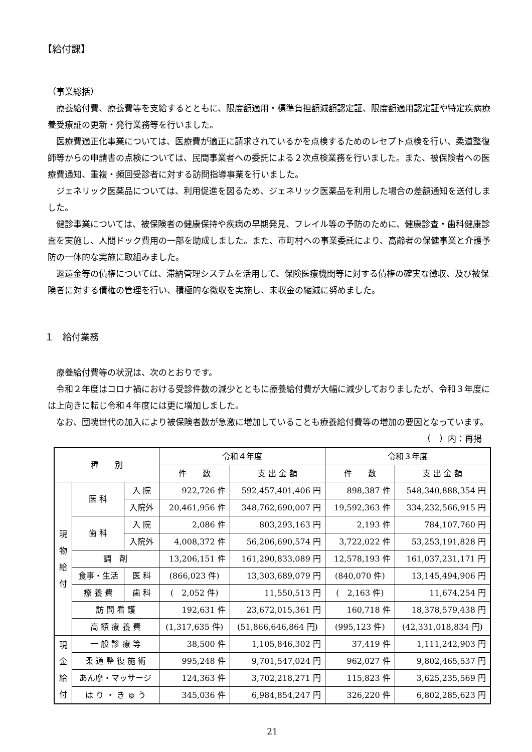【給付課】
（事業総括）
療養給付費、療養費等を支給するとともに、限度額適用・標準負担額減額認定証、限度額適用認定証や特定疾病療養受療証の更新・発行業務等を行いました。
医療費適正化事業については、医療費が適正に請求されているかを点検するためのレセプト点検を行い、柔道整復師等からの申請書の点検については、民間事業者への委託による２次点検業務を行いました。また、被保険者への医療費通知、重複・頻回受診者に対する訪問指導事業を行いました。
ジェネリック医薬品については、利用促進を図るため、ジェネリック医薬品を利用した場合の差額通知を送付しました。
健診事業については、被保険者の健康保持や疾病の早期発見、フレイル等の予防のために、健康診査・歯科健康診査を実施し、人間ドック費用の一部を助成しました。また、市町村への事業委託により、高齢者の保健事業と介護予防の一体的な実施に取組みました。
返還金等の債権については、滞納管理システムを活用して、保険医療機関等に対する債権の確実な徴収、及び被保険者に対する債権の管理を行い、積極的な徴収を実施し、未収金の縮減に努めました。
１　給付業務
療養給付費等の状況は、次のとおりです。
令和２年度はコロナ禍における受診件数の減少とともに療養給付費が大幅に減少しておりましたが、令和３年度には上向きに転じ令和４年度には更に増加しました。
なお、団塊世代の加入により被保険者数が急激に増加していることも療養給付費等の増加の要因となっています。
（　）内：再掲
| 種 別 | | | 令和４年度 | | 令和３年度 | |
| --- | --- | --- | --- | --- | --- | --- |
| | | | 件 数 | 支 出 金 額 | 件 数 | 支 出 金 額 |
| 現 物 給 付 | 医 科 | 入 院 | 922,726 件 | 592,457,401,406 円 | 898,387 件 | 548,340,888,354 円 |
| | | 入院外 | 20,461,956 件 | 348,762,690,007 円 | 19,592,363 件 | 334,232,566,915 円 |
| | 歯 科 | 入 院 | 2,086 件 | 803,293,163 円 | 2,193 件 | 784,107,760 円 |
| | | 入院外 | 4,008,372 件 | 56,206,690,574 円 | 3,722,022 件 | 53,253,191,828 円 |
| | 調 剤 | | 13,206,151 件 | 161,290,833,089 円 | 12,578,193 件 | 161,037,231,171 円 |
| | 食事・生活 | 医 科 | (866,023 件) | 13,303,689,079 円 | (840,070 件) | 13,145,494,906 円 |
| | 療 養 費 | 歯 科 | ( 2,052 件) | 11,550,513 円 | ( 2,163 件) | 11,674,254 円 |
| | 訪 問 看 護 | | 192,631 件 | 23,672,015,361 円 | 160,718 件 | 18,378,579,438 円 |
| | 高 額 療 養 費 | | (1,317,635 件) | (51,866,646,864 円) | (995,123 件) | (42,331,018,834 円) |
| 現 金 給 付 | 一 般 診 療 等 | | 38,500 件 | 1,105,846,302 円 | 37,419 件 | 1,111,242,903 円 |
| | 柔 道 整 復 施 術 | | 995,248 件 | 9,701,547,024 円 | 962,027 件 | 9,802,465,537 円 |
| | あん摩・マッサージ | | 124,363 件 | 3,702,218,271 円 | 115,823 件 | 3,625,235,569 円 |
| | は り ・ き ゅ う | | 345,036 件 | 6,984,854,247 円 | 326,220 件 | 6,802,285,623 円 |
21